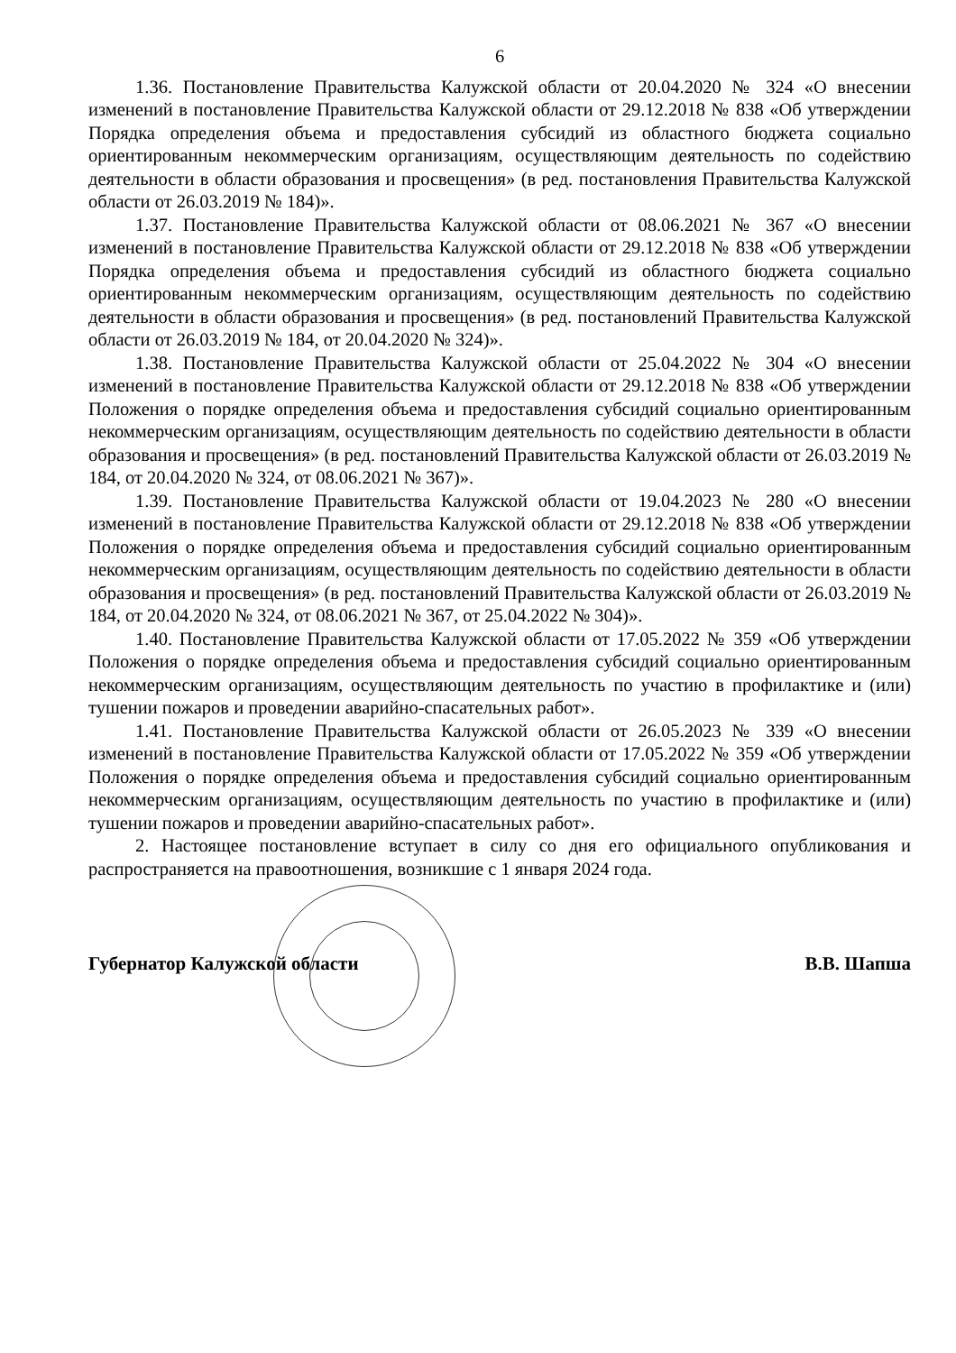6
1.36. Постановление Правительства Калужской области от 20.04.2020 № 324 «О внесении изменений в постановление Правительства Калужской области от 29.12.2018 № 838 «Об утверждении Порядка определения объема и предоставления субсидий из областного бюджета социально ориентированным некоммерческим организациям, осуществляющим деятельность по содействию деятельности в области образования и просвещения» (в ред. постановления Правительства Калужской области от 26.03.2019 № 184)».
1.37. Постановление Правительства Калужской области от 08.06.2021 № 367 «О внесении изменений в постановление Правительства Калужской области от 29.12.2018 № 838 «Об утверждении Порядка определения объема и предоставления субсидий из областного бюджета социально ориентированным некоммерческим организациям, осуществляющим деятельность по содействию деятельности в области образования и просвещения» (в ред. постановлений Правительства Калужской области от 26.03.2019 № 184, от 20.04.2020 № 324)».
1.38. Постановление Правительства Калужской области от 25.04.2022 № 304 «О внесении изменений в постановление Правительства Калужской области от 29.12.2018 № 838 «Об утверждении Положения о порядке определения объема и предоставления субсидий социально ориентированным некоммерческим организациям, осуществляющим деятельность по содействию деятельности в области образования и просвещения» (в ред. постановлений Правительства Калужской области от 26.03.2019 № 184, от 20.04.2020 № 324, от 08.06.2021 № 367)».
1.39. Постановление Правительства Калужской области от 19.04.2023 № 280 «О внесении изменений в постановление Правительства Калужской области от 29.12.2018 № 838 «Об утверждении Положения о порядке определения объема и предоставления субсидий социально ориентированным некоммерческим организациям, осуществляющим деятельность по содействию деятельности в области образования и просвещения» (в ред. постановлений Правительства Калужской области от 26.03.2019 № 184, от 20.04.2020 № 324, от 08.06.2021 № 367, от 25.04.2022 № 304)».
1.40. Постановление Правительства Калужской области от 17.05.2022 № 359 «Об утверждении Положения о порядке определения объема и предоставления субсидий социально ориентированным некоммерческим организациям, осуществляющим деятельность по участию в профилактике и (или) тушении пожаров и проведении аварийно-спасательных работ».
1.41. Постановление Правительства Калужской области от 26.05.2023 № 339 «О внесении изменений в постановление Правительства Калужской области от 17.05.2022 № 359 «Об утверждении Положения о порядке определения объема и предоставления субсидий социально ориентированным некоммерческим организациям, осуществляющим деятельность по участию в профилактике и (или) тушении пожаров и проведении аварийно-спасательных работ».
2. Настоящее постановление вступает в силу со дня его официального опубликования и распространяется на правоотношения, возникшие с 1 января 2024 года.
Губернатор Калужской области В.В. Шапша